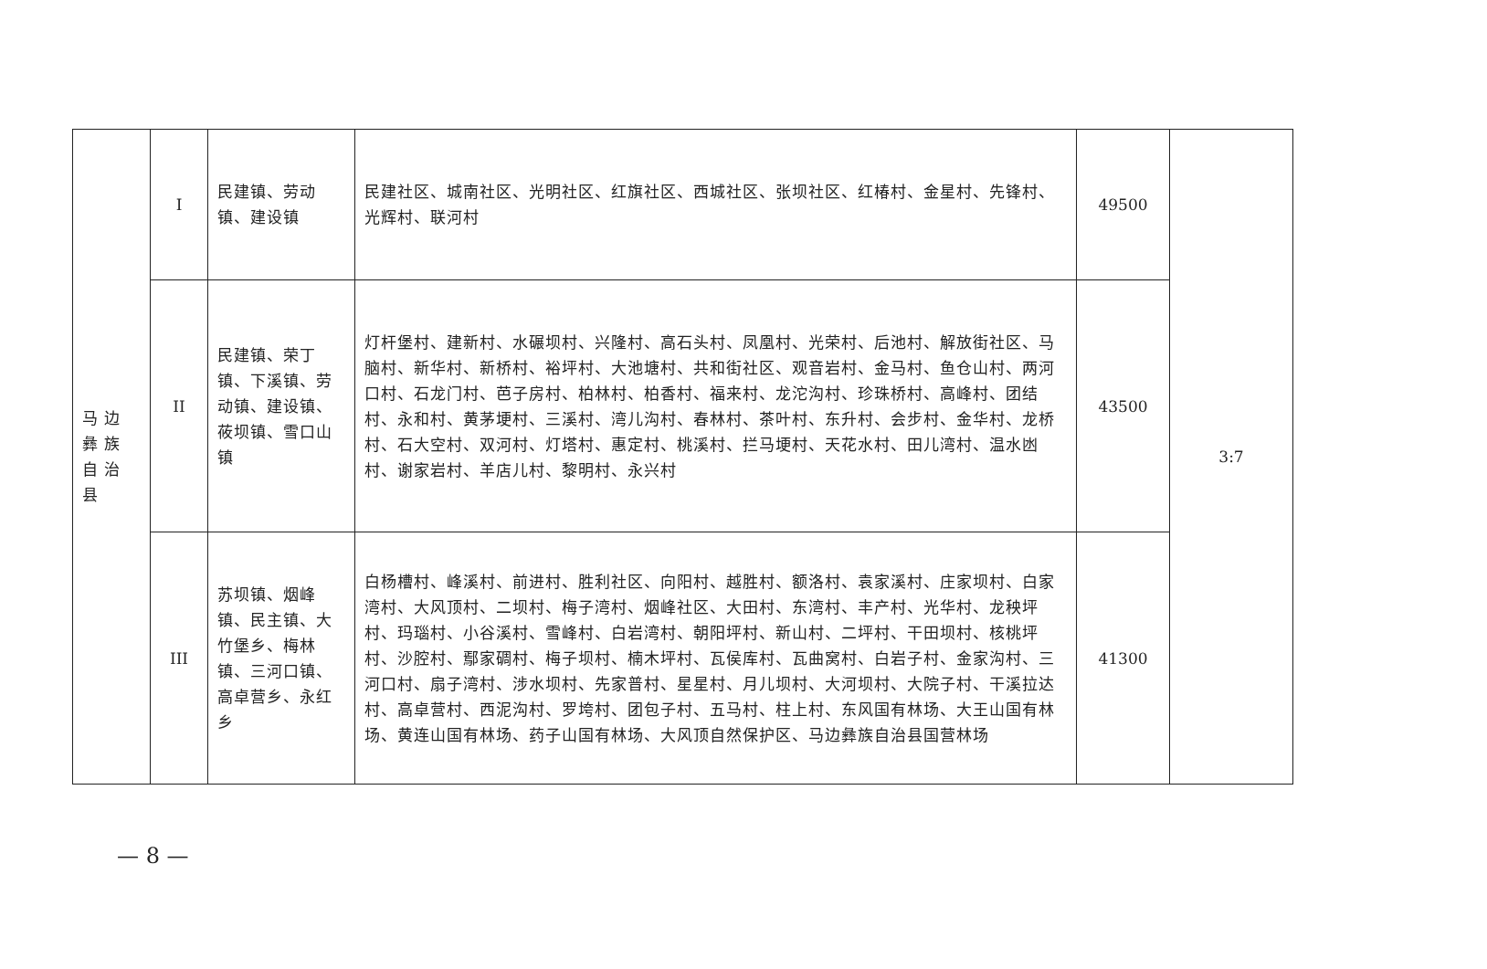| 马 边 彝 族 自 治 县 | I | 民建镇、劳动镇、建设镇 | 民建社区、城南社区、光明社区、红旗社区、西城社区、张坝社区、红椿村、金星村、先锋村、光辉村、联河村 | 49500 | 3:7 |
| | II | 民建镇、荣丁镇、下溪镇、劳动镇、建设镇、莜坝镇、雪口山镇 | 灯杆堡村、建新村、水碾坝村、兴隆村、高石头村、凤凰村、光荣村、后池村、解放街社区、马脑村、新华村、新桥村、裕坪村、大池塘村、共和街社区、观音岩村、金马村、鱼仓山村、两河口村、石龙门村、芭子房村、柏林村、柏香村、福来村、龙沱沟村、珍珠桥村、高峰村、团结村、永和村、黄茅埂村、三溪村、湾儿沟村、春林村、茶叶村、东升村、会步村、金华村、龙桥村、石大空村、双河村、灯塔村、惠定村、桃溪村、拦马埂村、天花水村、田儿湾村、温水凼村、谢家岩村、羊店儿村、黎明村、永兴村 | 43500 | |
| | III | 苏坝镇、烟峰镇、民主镇、大竹堡乡、梅林镇、三河口镇、高卓营乡、永红乡 | 白杨槽村、峰溪村、前进村、胜利社区、向阳村、越胜村、额洛村、袁家溪村、庄家坝村、白家湾村、大风顶村、二坝村、梅子湾村、烟峰社区、大田村、东湾村、丰产村、光华村、龙秧坪村、玛瑙村、小谷溪村、雪峰村、白岩湾村、朝阳坪村、新山村、二坪村、干田坝村、核桃坪村、沙腔村、鄢家碉村、梅子坝村、楠木坪村、瓦侯库村、瓦曲窝村、白岩子村、金家沟村、三河口村、扇子湾村、涉水坝村、先家普村、星星村、月儿坝村、大河坝村、大院子村、干溪拉达村、高卓营村、西泥沟村、罗垮村、团包子村、五马村、柱上村、东风国有林场、大王山国有林场、黄连山国有林场、药子山国有林场、大风顶自然保护区、马边彝族自治县国营林场 | 41300 | |
— 8 —